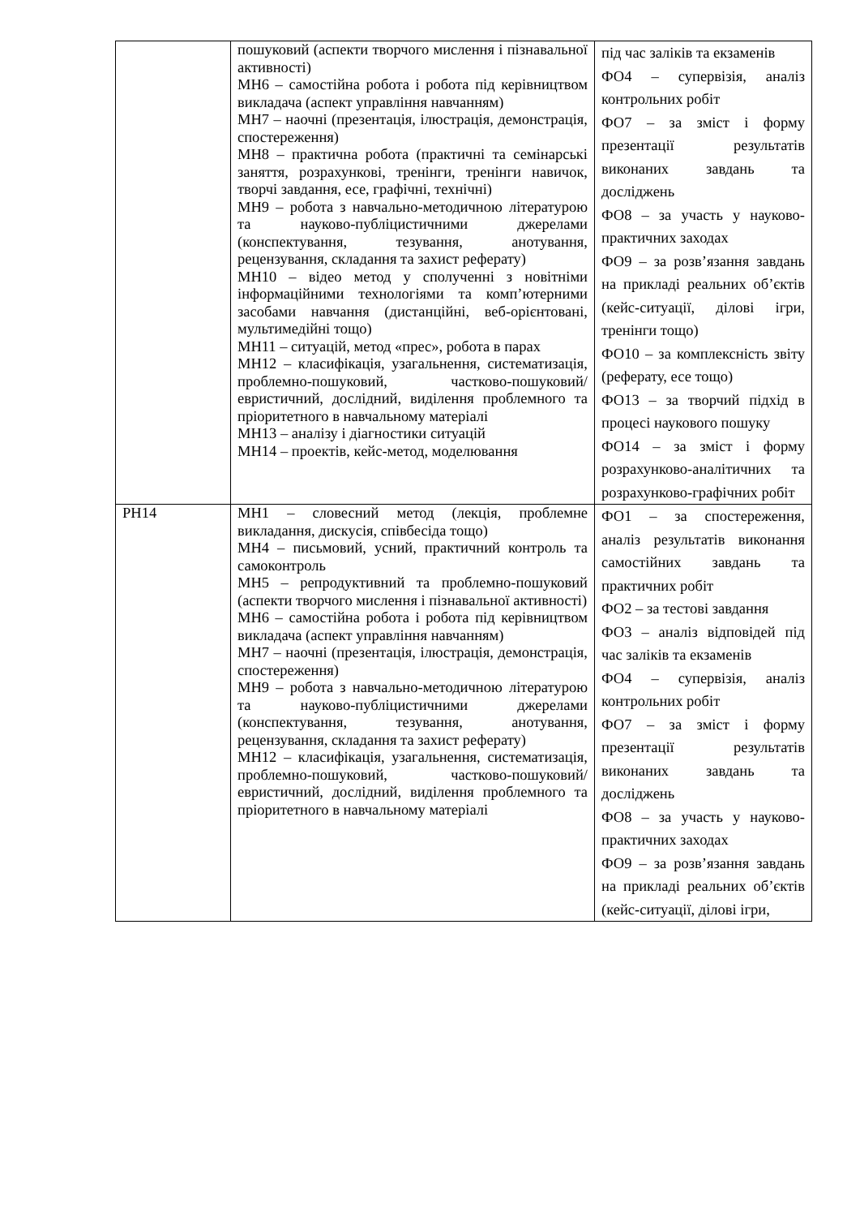| | пошуковий (аспекти творчого мислення і пізнавальної активності) МН6 – самостійна робота і робота під керівництвом викладача (аспект управління навчанням) МН7 – наочні (презентація, ілюстрація, демонстрація, спостереження) МН8 – практична робота (практичні та семінарські заняття, розрахункові, тренінги, тренінги навичок, творчі завдання, есе, графічні, технічні) МН9 – робота з навчально-методичною літературою та науково-публіцистичними джерелами (конспектування, тезування, анотування, рецензування, складання та захист реферату) МН10 – відео метод у сполученні з новітніми інформаційними технологіями та комп’ютерними засобами навчання (дистанційні, веб-орієнтовані, мультимедійні тощо) МН11 – ситуацій, метод «прес», робота в парах МН12 – класифікація, узагальнення, систематизація, проблемно-пошуковий, частково-пошуковий/евристичний, дослідний, виділення проблемного та пріоритетного в навчальному матеріалі МН13 – аналізу і діагностики ситуацій МН14 – проектів, кейс-метод, моделювання | під час заліків та екзаменів ФО4 – супервізія, аналіз контрольних робіт ФО7 – за зміст і форму презентації результатів виконаних завдань та досліджень ФО8 – за участь у науково-практичних заходах ФО9 – за розв’язання завдань на прикладі реальних об’єктів (кейс-ситуації, ділові ігри, тренінги тощо) ФО10 – за комплексність звіту (реферату, есе тощо) ФО13 – за творчий підхід в процесі наукового пошуку ФО14 – за зміст і форму розрахунково-аналітичних та розрахунково-графічних робіт |
| РН14 | МН1 – словесний метод (лекція, проблемне викладання, дискусія, співбесіда тощо) МН4 – письмовий, усний, практичний контроль та самоконтроль МН5 – репродуктивний та проблемно-пошуковий (аспекти творчого мислення і пізнавальної активності) МН6 – самостійна робота і робота під керівництвом викладача (аспект управління навчанням) МН7 – наочні (презентація, ілюстрація, демонстрація, спостереження) МН9 – робота з навчально-методичною літературою та науково-публіцистичними джерелами (конспектування, тезування, анотування, рецензування, складання та захист реферату) МН12 – класифікація, узагальнення, систематизація, проблемно-пошуковий, частково-пошуковий/евристичний, дослідний, виділення проблемного та пріоритетного в навчальному матеріалі | ФО1 – за спостереження, аналіз результатів виконання самостійних завдань та практичних робіт ФО2 – за тестові завдання ФО3 – аналіз відповідей під час заліків та екзаменів ФО4 – супервізія, аналіз контрольних робіт ФО7 – за зміст і форму презентації результатів виконаних завдань та досліджень ФО8 – за участь у науково-практичних заходах ФО9 – за розв’язання завдань на прикладі реальних об’єктів (кейс-ситуації, ділові ігри, |